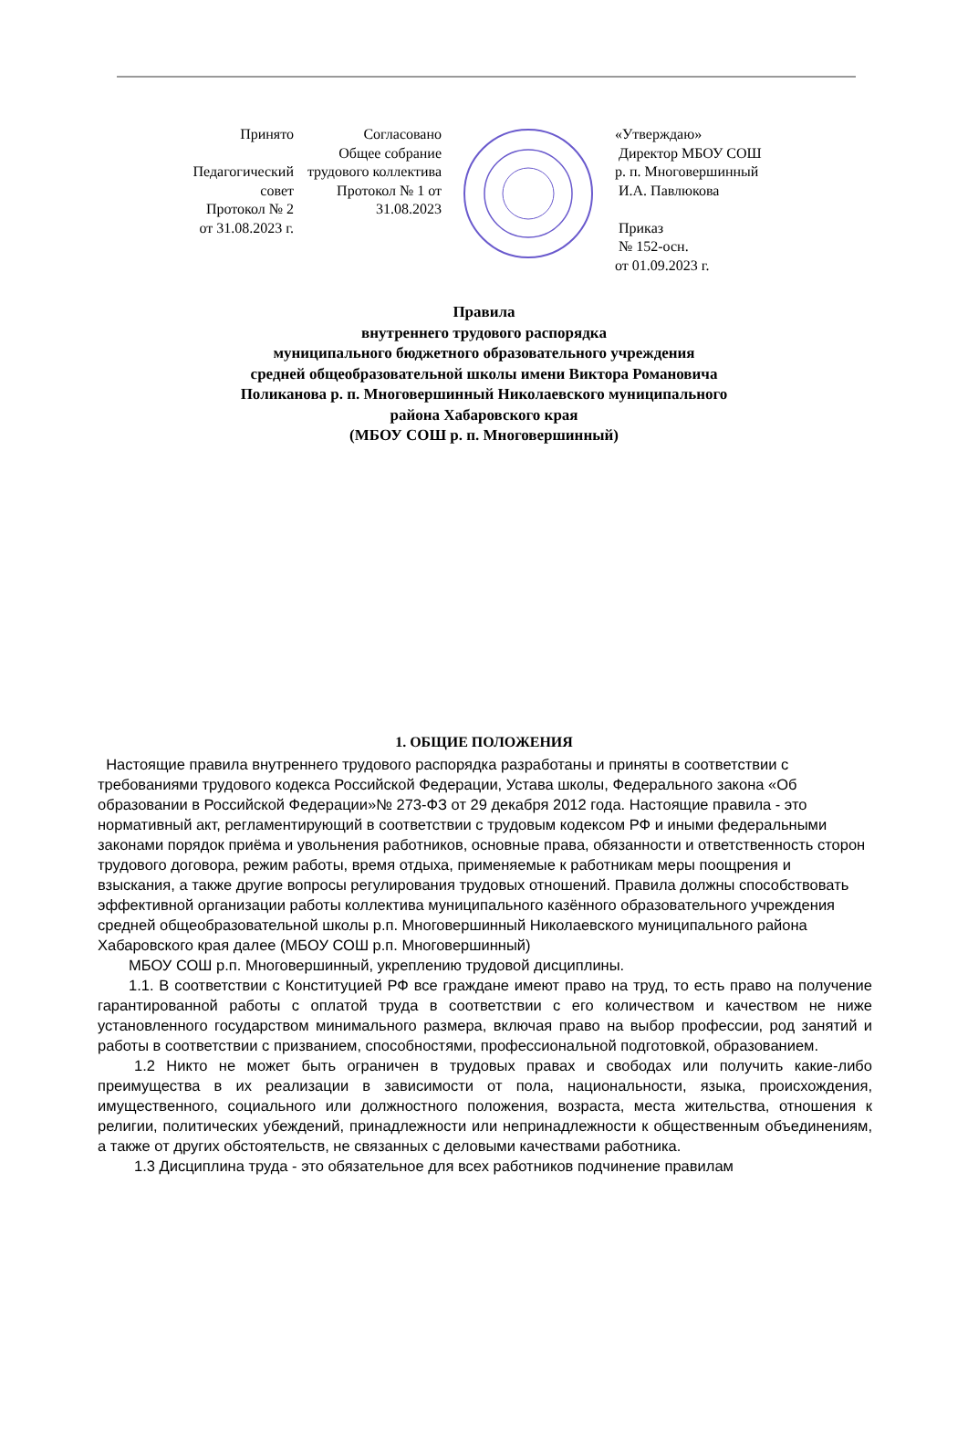Принято
Педагогический совет
Протокол № 2
от 31.08.2023 г.
Согласовано
Общее собрание трудового коллектива
Протокол № 1 от 31.08.2023
«Утверждаю»
Директор МБОУ СОШ
р. п. Многовершинный
И.А. Павлюкова
Приказ
№ 152-осн.
от 01.09.2023 г.
Правила
внутреннего трудового распорядка
муниципального бюджетного образовательного учреждения
средней общеобразовательной школы имени Виктора Романовича
Поликанова р. п. Многовершинный Николаевского муниципального
района Хабаровского края
(МБОУ СОШ р. п. Многовершинный)
1. ОБЩИЕ ПОЛОЖЕНИЯ
Настоящие правила внутреннего трудового распорядка разработаны и приняты в соответствии с требованиями трудового кодекса Российской Федерации, Устава школы, Федерального закона «Об образовании в Российской Федерации»№ 273-ФЗ от 29 декабря 2012 года. Настоящие правила - это нормативный акт, регламентирующий в соответствии с трудовым кодексом РФ и иными федеральными законами порядок приёма и увольнения работников, основные права, обязанности и ответственность сторон трудового договора, режим работы, время отдыха, применяемые к работникам меры поощрения и взыскания, а также другие вопросы регулирования трудовых отношений. Правила должны способствовать эффективной организации работы коллектива муниципального казённого образовательного учреждения средней общеобразовательной школы р.п. Многовершинный Николаевского муниципального района Хабаровского края далее (МБОУ СОШ р.п. Многовершинный)
МБОУ СОШ р.п. Многовершинный, укреплению трудовой дисциплины.
1.1. В соответствии с Конституцией РФ все граждане имеют право на труд, то есть право на получение гарантированной работы с оплатой труда в соответствии с его количеством и качеством не ниже установленного государством минимального размера, включая право на выбор профессии, род занятий и работы в соответствии с призванием, способностями, профессиональной подготовкой, образованием.
1.2 Никто не может быть ограничен в трудовых правах и свободах или получить какие-либо преимущества в их реализации в зависимости от пола, национальности, языка, происхождения, имущественного, социального или должностного положения, возраста, места жительства, отношения к религии, политических убеждений, принадлежности или непринадлежности к общественным объединениям, а также от других обстоятельств, не связанных с деловыми качествами работника.
1.3 Дисциплина труда - это обязательное для всех работников подчинение правилам